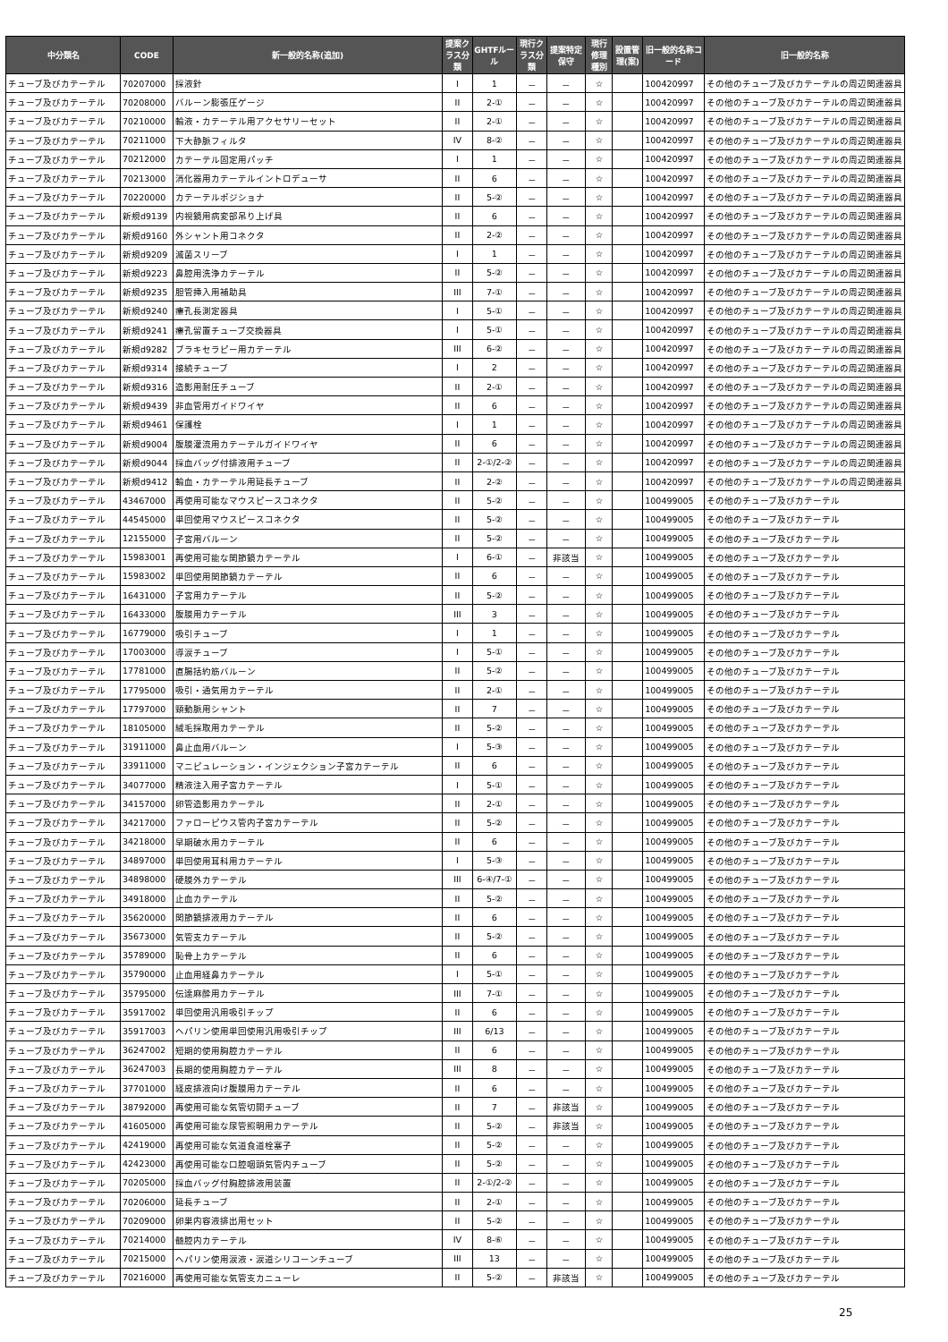| 中分類名 | CODE | 新一般的名称(追加) | 提案クラス分類 | GHTFルール | 現行クラス分類 | 提案特定保守 | 現行修理種別 | 設置管理(案) | 旧一般的名称コード | 旧一般的名称 |
| --- | --- | --- | --- | --- | --- | --- | --- | --- | --- | --- |
| チューブ及びカテーテル | 70207000 | 採液針 | I | 1 | － | － | ☆ | | 100420997 | その他のチューブ及びカテーテルの周辺関連器具 |
| チューブ及びカテーテル | 70208000 | バルーン膨張圧ゲージ | II | 2-① | － | － | ☆ | | 100420997 | その他のチューブ及びカテーテルの周辺関連器具 |
| チューブ及びカテーテル | 70210000 | 輸液・カテーテル用アクセサリーセット | II | 2-① | － | － | ☆ | | 100420997 | その他のチューブ及びカテーテルの周辺関連器具 |
| チューブ及びカテーテル | 70211000 | 下大静脈フィルタ | IV | 8-② | － | － | ☆ | | 100420997 | その他のチューブ及びカテーテルの周辺関連器具 |
| チューブ及びカテーテル | 70212000 | カテーテル固定用パッチ | I | 1 | － | － | ☆ | | 100420997 | その他のチューブ及びカテーテルの周辺関連器具 |
| チューブ及びカテーテル | 70213000 | 消化器用カテーテルイントロデューサ | II | 6 | － | － | ☆ | | 100420997 | その他のチューブ及びカテーテルの周辺関連器具 |
| チューブ及びカテーテル | 70220000 | カテーテルポジショナ | II | 5-② | － | － | ☆ | | 100420997 | その他のチューブ及びカテーテルの周辺関連器具 |
| チューブ及びカテーテル | 新規d9139 | 内視鏡用病変部吊り上げ具 | II | 6 | － | － | ☆ | | 100420997 | その他のチューブ及びカテーテルの周辺関連器具 |
| チューブ及びカテーテル | 新規d9160 | 外シャント用コネクタ | II | 2-② | － | － | ☆ | | 100420997 | その他のチューブ及びカテーテルの周辺関連器具 |
| チューブ及びカテーテル | 新規d9209 | 滅菌スリーブ | I | 1 | － | － | ☆ | | 100420997 | その他のチューブ及びカテーテルの周辺関連器具 |
| チューブ及びカテーテル | 新規d9223 | 鼻腔用洗浄カテーテル | II | 5-② | － | － | ☆ | | 100420997 | その他のチューブ及びカテーテルの周辺関連器具 |
| チューブ及びカテーテル | 新規d9235 | 胆管挿入用補助具 | III | 7-① | － | － | ☆ | | 100420997 | その他のチューブ及びカテーテルの周辺関連器具 |
| チューブ及びカテーテル | 新規d9240 | 瘻孔長測定器具 | I | 5-① | － | － | ☆ | | 100420997 | その他のチューブ及びカテーテルの周辺関連器具 |
| チューブ及びカテーテル | 新規d9241 | 瘻孔留置チューブ交換器具 | I | 5-① | － | － | ☆ | | 100420997 | その他のチューブ及びカテーテルの周辺関連器具 |
| チューブ及びカテーテル | 新規d9282 | ブラキセラピー用カテーテル | III | 6-② | － | － | ☆ | | 100420997 | その他のチューブ及びカテーテルの周辺関連器具 |
| チューブ及びカテーテル | 新規d9314 | 接続チューブ | I | 2 | － | － | ☆ | | 100420997 | その他のチューブ及びカテーテルの周辺関連器具 |
| チューブ及びカテーテル | 新規d9316 | 造影用耐圧チューブ | II | 2-① | － | － | ☆ | | 100420997 | その他のチューブ及びカテーテルの周辺関連器具 |
| チューブ及びカテーテル | 新規d9439 | 非血管用ガイドワイヤ | II | 6 | － | － | ☆ | | 100420997 | その他のチューブ及びカテーテルの周辺関連器具 |
| チューブ及びカテーテル | 新規d9461 | 保護栓 | I | 1 | － | － | ☆ | | 100420997 | その他のチューブ及びカテーテルの周辺関連器具 |
| チューブ及びカテーテル | 新規d9004 | 腹膜灌流用カテーテルガイドワイヤ | II | 6 | － | － | ☆ | | 100420997 | その他のチューブ及びカテーテルの周辺関連器具 |
| チューブ及びカテーテル | 新規d9044 | 採血バッグ付排液用チューブ | II | 2-①/2-② | － | － | ☆ | | 100420997 | その他のチューブ及びカテーテルの周辺関連器具 |
| チューブ及びカテーテル | 新規d9412 | 輸血・カテーテル用延長チューブ | II | 2-② | － | － | ☆ | | 100420997 | その他のチューブ及びカテーテルの周辺関連器具 |
| チューブ及びカテーテル | 43467000 | 再使用可能なマウスピースコネクタ | II | 5-② | － | － | ☆ | | 100499005 | その他のチューブ及びカテーテル |
| チューブ及びカテーテル | 44545000 | 単回使用マウスピースコネクタ | II | 5-② | － | － | ☆ | | 100499005 | その他のチューブ及びカテーテル |
| チューブ及びカテーテル | 12155000 | 子宮用バルーン | II | 5-② | － | － | ☆ | | 100499005 | その他のチューブ及びカテーテル |
| チューブ及びカテーテル | 15983001 | 再使用可能な関節鏡カテーテル | I | 6-① | － | 非該当 | ☆ | | 100499005 | その他のチューブ及びカテーテル |
| チューブ及びカテーテル | 15983002 | 単回使用関節鏡カテーテル | II | 6 | － | － | ☆ | | 100499005 | その他のチューブ及びカテーテル |
| チューブ及びカテーテル | 16431000 | 子宮用カテーテル | II | 5-② | － | － | ☆ | | 100499005 | その他のチューブ及びカテーテル |
| チューブ及びカテーテル | 16433000 | 腹膜用カテーテル | III | 3 | － | － | ☆ | | 100499005 | その他のチューブ及びカテーテル |
| チューブ及びカテーテル | 16779000 | 吸引チューブ | I | 1 | － | － | ☆ | | 100499005 | その他のチューブ及びカテーテル |
| チューブ及びカテーテル | 17003000 | 導涙チューブ | I | 5-① | － | － | ☆ | | 100499005 | その他のチューブ及びカテーテル |
| チューブ及びカテーテル | 17781000 | 直腸括約筋バルーン | II | 5-② | － | － | ☆ | | 100499005 | その他のチューブ及びカテーテル |
| チューブ及びカテーテル | 17795000 | 吸引・通気用カテーテル | II | 2-① | － | － | ☆ | | 100499005 | その他のチューブ及びカテーテル |
| チューブ及びカテーテル | 17797000 | 頸動脈用シャント | II | 7 | － | － | ☆ | | 100499005 | その他のチューブ及びカテーテル |
| チューブ及びカテーテル | 18105000 | 絨毛採取用カテーテル | II | 5-② | － | － | ☆ | | 100499005 | その他のチューブ及びカテーテル |
| チューブ及びカテーテル | 31911000 | 鼻止血用バルーン | I | 5-③ | － | － | ☆ | | 100499005 | その他のチューブ及びカテーテル |
| チューブ及びカテーテル | 33911000 | マニピュレーション・インジェクション子宮カテーテル | II | 6 | － | － | ☆ | | 100499005 | その他のチューブ及びカテーテル |
| チューブ及びカテーテル | 34077000 | 精液注入用子宮カテーテル | I | 5-① | － | － | ☆ | | 100499005 | その他のチューブ及びカテーテル |
| チューブ及びカテーテル | 34157000 | 卵管造影用カテーテル | II | 2-① | － | － | ☆ | | 100499005 | その他のチューブ及びカテーテル |
| チューブ及びカテーテル | 34217000 | ファローピウス管内子宮カテーテル | II | 5-② | － | － | ☆ | | 100499005 | その他のチューブ及びカテーテル |
| チューブ及びカテーテル | 34218000 | 早期破水用カテーテル | II | 6 | － | － | ☆ | | 100499005 | その他のチューブ及びカテーテル |
| チューブ及びカテーテル | 34897000 | 単回使用耳科用カテーテル | I | 5-③ | － | － | ☆ | | 100499005 | その他のチューブ及びカテーテル |
| チューブ及びカテーテル | 34898000 | 硬膜外カテーテル | III | 6-④/7-① | － | － | ☆ | | 100499005 | その他のチューブ及びカテーテル |
| チューブ及びカテーテル | 34918000 | 止血カテーテル | II | 5-② | － | － | ☆ | | 100499005 | その他のチューブ及びカテーテル |
| チューブ及びカテーテル | 35620000 | 関節鏡排液用カテーテル | II | 6 | － | － | ☆ | | 100499005 | その他のチューブ及びカテーテル |
| チューブ及びカテーテル | 35673000 | 気管支カテーテル | II | 5-② | － | － | ☆ | | 100499005 | その他のチューブ及びカテーテル |
| チューブ及びカテーテル | 35789000 | 恥骨上カテーテル | II | 6 | － | － | ☆ | | 100499005 | その他のチューブ及びカテーテル |
| チューブ及びカテーテル | 35790000 | 止血用経鼻カテーテル | I | 5-① | － | － | ☆ | | 100499005 | その他のチューブ及びカテーテル |
| チューブ及びカテーテル | 35795000 | 伝達麻酔用カテーテル | III | 7-① | － | － | ☆ | | 100499005 | その他のチューブ及びカテーテル |
| チューブ及びカテーテル | 35917002 | 単回使用汎用吸引チップ | II | 6 | － | － | ☆ | | 100499005 | その他のチューブ及びカテーテル |
| チューブ及びカテーテル | 35917003 | ヘパリン使用単回使用汎用吸引チップ | III | 6/13 | － | － | ☆ | | 100499005 | その他のチューブ及びカテーテル |
| チューブ及びカテーテル | 36247002 | 短期的使用胸腔カテーテル | II | 6 | － | － | ☆ | | 100499005 | その他のチューブ及びカテーテル |
| チューブ及びカテーテル | 36247003 | 長期的使用胸腔カテーテル | III | 8 | － | － | ☆ | | 100499005 | その他のチューブ及びカテーテル |
| チューブ及びカテーテル | 37701000 | 経皮排液向け腹膜用カテーテル | II | 6 | － | － | ☆ | | 100499005 | その他のチューブ及びカテーテル |
| チューブ及びカテーテル | 38792000 | 再使用可能な気管切開チューブ | II | 7 | － | 非該当 | ☆ | | 100499005 | その他のチューブ及びカテーテル |
| チューブ及びカテーテル | 41605000 | 再使用可能な尿管照明用カテーテル | II | 5-② | － | 非該当 | ☆ | | 100499005 | その他のチューブ及びカテーテル |
| チューブ及びカテーテル | 42419000 | 再使用可能な気道食道栓塞子 | II | 5-② | － | － | ☆ | | 100499005 | その他のチューブ及びカテーテル |
| チューブ及びカテーテル | 42423000 | 再使用可能な口腔咽頭気管内チューブ | II | 5-② | － | － | ☆ | | 100499005 | その他のチューブ及びカテーテル |
| チューブ及びカテーテル | 70205000 | 採血バッグ付胸腔排液用装置 | II | 2-①/2-② | － | － | ☆ | | 100499005 | その他のチューブ及びカテーテル |
| チューブ及びカテーテル | 70206000 | 延長チューブ | II | 2-① | － | － | ☆ | | 100499005 | その他のチューブ及びカテーテル |
| チューブ及びカテーテル | 70209000 | 卵巣内容液排出用セット | II | 5-② | － | － | ☆ | | 100499005 | その他のチューブ及びカテーテル |
| チューブ及びカテーテル | 70214000 | 髄腔内カテーテル | IV | 8-⑥ | － | － | ☆ | | 100499005 | その他のチューブ及びカテーテル |
| チューブ及びカテーテル | 70215000 | ヘパリン使用涙液・涙道シリコーンチューブ | III | 13 | － | － | ☆ | | 100499005 | その他のチューブ及びカテーテル |
| チューブ及びカテーテル | 70216000 | 再使用可能な気管支カニューレ | II | 5-② | － | 非該当 | ☆ | | 100499005 | その他のチューブ及びカテーテル |
25